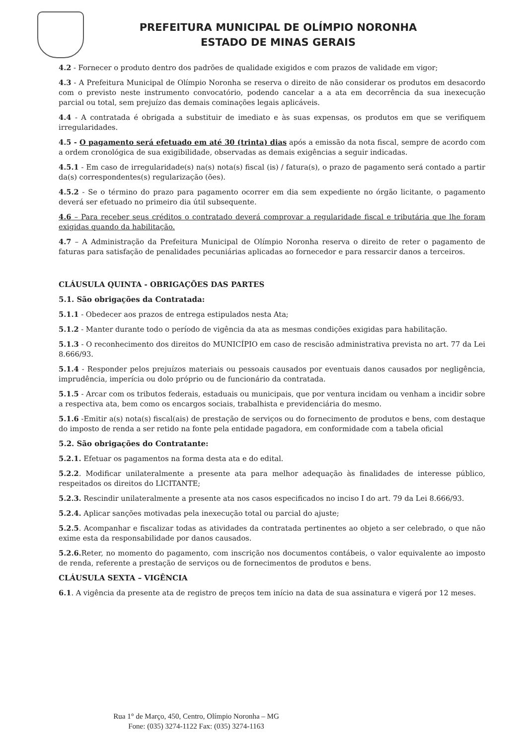PREFEITURA MUNICIPAL DE OLÍMPIO NORONHA
ESTADO DE MINAS GERAIS
4.2 - Fornecer o produto dentro dos padrões de qualidade exigidos e com prazos de validade em vigor;
4.3 - A Prefeitura Municipal de Olímpio Noronha se reserva o direito de não considerar os produtos em desacordo com o previsto neste instrumento convocatório, podendo cancelar a a ata em decorrência da sua inexecução parcial ou total, sem prejuízo das demais cominações legais aplicáveis.
4.4 - A contratada é obrigada a substituir de imediato e às suas expensas, os produtos em que se verifiquem irregularidades.
4.5 - O pagamento será efetuado em até 30 (trinta) dias após a emissão da nota fiscal, sempre de acordo com a ordem cronológica de sua exigibilidade, observadas as demais exigências a seguir indicadas.
4.5.1 - Em caso de irregularidade(s) na(s) nota(s) fiscal (is) / fatura(s), o prazo de pagamento será contado a partir da(s) correspondentes(s) regularização (ões).
4.5.2 - Se o término do prazo para pagamento ocorrer em dia sem expediente no órgão licitante, o pagamento deverá ser efetuado no primeiro dia útil subsequente.
4.6 – Para receber seus créditos o contratado deverá comprovar a regularidade fiscal e tributária que lhe foram exigidas quando da habilitação.
4.7 – A Administração da Prefeitura Municipal de Olímpio Noronha reserva o direito de reter o pagamento de faturas para satisfação de penalidades pecuniárias aplicadas ao fornecedor e para ressarcir danos a terceiros.
CLÁUSULA QUINTA - OBRIGAÇÕES DAS PARTES
5.1. São obrigações da Contratada:
5.1.1 - Obedecer aos prazos de entrega estipulados nesta Ata;
5.1.2 - Manter durante todo o período de vigência da ata as mesmas condições exigidas para habilitação.
5.1.3 - O reconhecimento dos direitos do MUNICÍPIO em caso de rescisão administrativa prevista no art. 77 da Lei 8.666/93.
5.1.4 - Responder pelos prejuízos materiais ou pessoais causados por eventuais danos causados por negligência, imprudência, imperícia ou dolo próprio ou de funcionário da contratada.
5.1.5 - Arcar com os tributos federais, estaduais ou municipais, que por ventura incidam ou venham a incidir sobre a respectiva ata, bem como os encargos sociais, trabalhista e previdenciária do mesmo.
5.1.6 -Emitir a(s) nota(s) fiscal(ais) de prestação de serviços ou do fornecimento de produtos e bens, com destaque do imposto de renda a ser retido na fonte pela entidade pagadora, em conformidade com a tabela oficial
5.2. São obrigações do Contratante:
5.2.1. Efetuar os pagamentos na forma desta ata e do edital.
5.2.2. Modificar unilateralmente a presente ata para melhor adequação às finalidades de interesse público, respeitados os direitos do LICITANTE;
5.2.3. Rescindir unilateralmente a presente ata nos casos especificados no inciso I do art. 79 da Lei 8.666/93.
5.2.4. Aplicar sanções motivadas pela inexecução total ou parcial do ajuste;
5.2.5. Acompanhar e fiscalizar todas as atividades da contratada pertinentes ao objeto a ser celebrado, o que não exime esta da responsabilidade por danos causados.
5.2.6. Reter, no momento do pagamento, com inscrição nos documentos contábeis, o valor equivalente ao imposto de renda, referente a prestação de serviços ou de fornecimentos de produtos e bens.
CLÁUSULA SEXTA – VIGÊNCIA
6.1. A vigência da presente ata de registro de preços tem início na data de sua assinatura e vigerá por 12 meses.
Rua 1° de Março, 450, Centro, Olímpio Noronha – MG
Fone: (035) 3274-1122 Fax: (035) 3274-1163